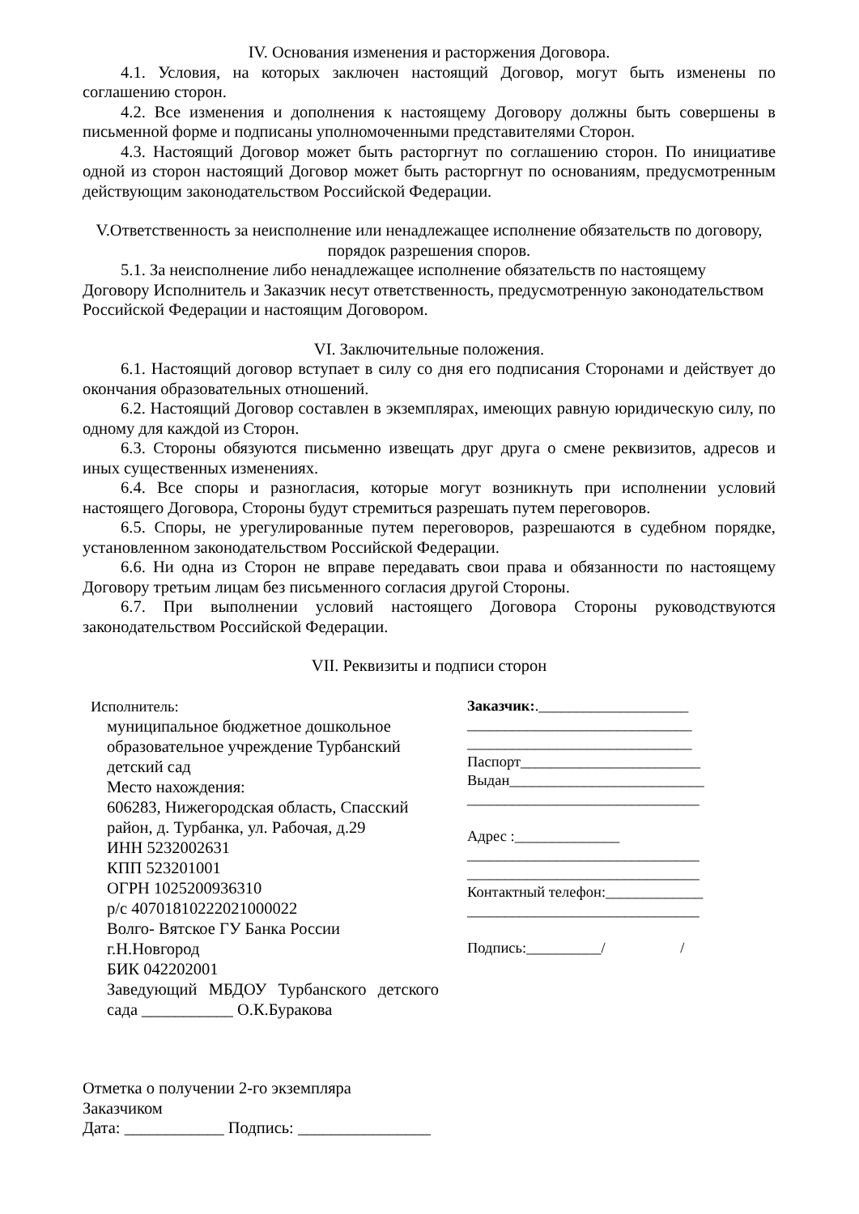IV. Основания изменения и расторжения Договора.
4.1. Условия, на которых заключен настоящий Договор, могут быть изменены по соглашению сторон.
4.2. Все изменения и дополнения к настоящему Договору должны быть совершены в письменной форме и подписаны уполномоченными представителями Сторон.
4.3. Настоящий Договор может быть расторгнут по соглашению сторон. По инициативе одной из сторон настоящий Договор может быть расторгнут по основаниям, предусмотренным действующим законодательством Российской Федерации.
V.Ответственность за неисполнение или ненадлежащее исполнение обязательств по договору, порядок разрешения споров.
5.1. За неисполнение либо ненадлежащее исполнение обязательств по настоящему Договору Исполнитель и Заказчик несут ответственность, предусмотренную законодательством Российской Федерации и настоящим Договором.
VI. Заключительные положения.
6.1. Настоящий договор вступает в силу со дня его подписания Сторонами и действует до окончания образовательных отношений.
6.2. Настоящий Договор составлен в экземплярах, имеющих равную юридическую силу, по одному для каждой из Сторон.
6.3. Стороны обязуются письменно извещать друг друга о смене реквизитов, адресов и иных существенных изменениях.
6.4. Все споры и разногласия, которые могут возникнуть при исполнении условий настоящего Договора, Стороны будут стремиться разрешать путем переговоров.
6.5. Споры, не урегулированные путем переговоров, разрешаются в судебном порядке, установленном законодательством Российской Федерации.
6.6. Ни одна из Сторон не вправе передавать свои права и обязанности по настоящему Договору третьим лицам без письменного согласия другой Стороны.
6.7. При выполнении условий настоящего Договора Стороны руководствуются законодательством Российской Федерации.
VII. Реквизиты и подписи сторон
Исполнитель:
муниципальное бюджетное дошкольное образовательное учреждение Турбанский детский сад
Место нахождения:
606283, Нижегородская область, Спасский район, д. Турбанка, ул. Рабочая, д.29
ИНН 5232002631
КПП 523201001
ОГРН 1025200936310
р/с 40701810222021000022
Волго- Вятское ГУ Банка России
г.Н.Новгород
БИК 042202001
Заведующий МБДОУ Турбанского детского сада ___________ О.К.Буракова
Заказчик:.____________________
______________________________
______________________________
Паспорт________________________
Выдан__________________________
_______________________________
Адрес :______________
_______________________________
_______________________________
Контактный телефон:_____________
_______________________________
Подпись:__________/ /
Отметка о получении 2-го экземпляра
Заказчиком
Дата: ____________ Подпись: ________________